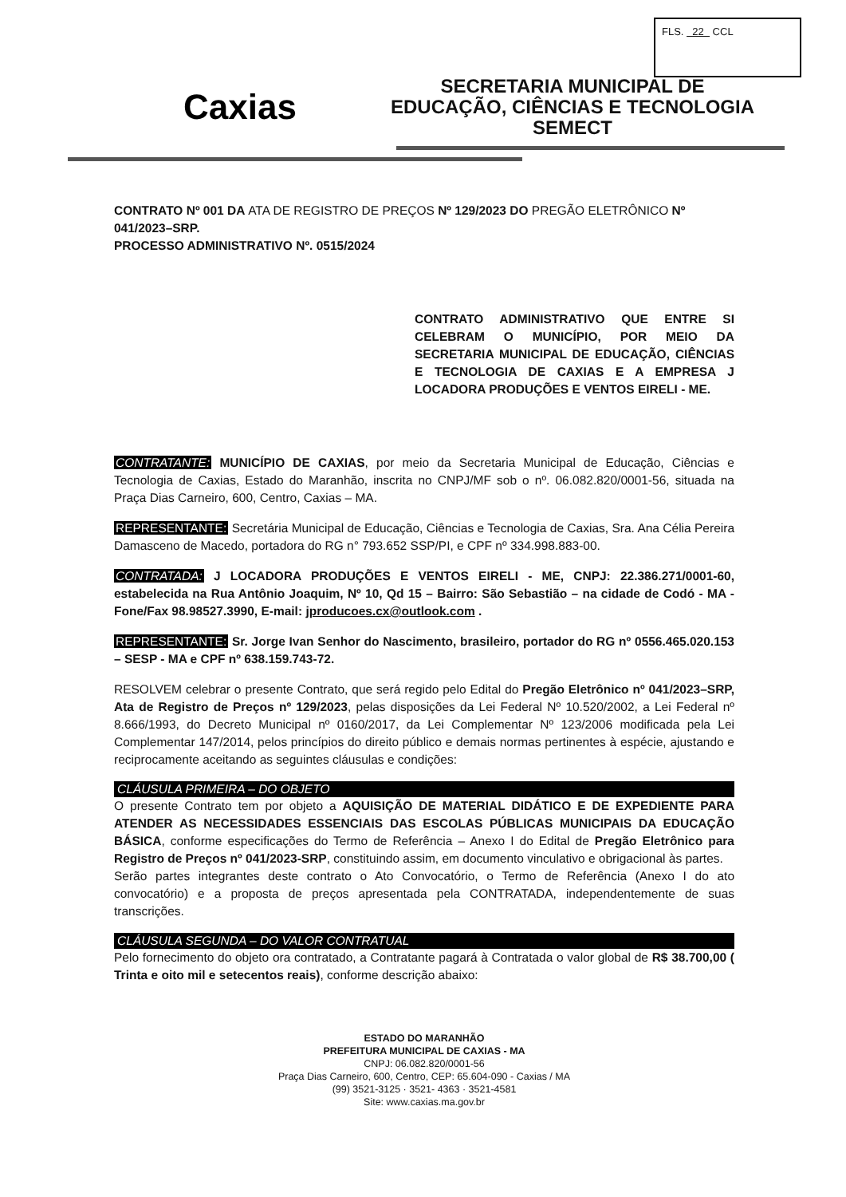FLS. 22 CCL
Caxias
SECRETARIA MUNICIPAL DE
EDUCAÇÃO, CIÊNCIAS E TECNOLOGIA
SEMECT
CONTRATO Nº 001 DA ATA DE REGISTRO DE PREÇOS Nº 129/2023 DO PREGÃO ELETRÔNICO Nº 041/2023–SRP.
PROCESSO ADMINISTRATIVO Nº. 0515/2024
CONTRATO ADMINISTRATIVO QUE ENTRE SI CELEBRAM O MUNICÍPIO, POR MEIO DA SECRETARIA MUNICIPAL DE EDUCAÇÃO, CIÊNCIAS E TECNOLOGIA DE CAXIAS E A EMPRESA J LOCADORA PRODUÇÕES E VENTOS EIRELI - ME.
CONTRATANTE: MUNICÍPIO DE CAXIAS, por meio da Secretaria Municipal de Educação, Ciências e Tecnologia de Caxias, Estado do Maranhão, inscrita no CNPJ/MF sob o nº. 06.082.820/0001-56, situada na Praça Dias Carneiro, 600, Centro, Caxias – MA.
REPRESENTANTE: Secretária Municipal de Educação, Ciências e Tecnologia de Caxias, Sra. Ana Célia Pereira Damasceno de Macedo, portadora do RG n° 793.652 SSP/PI, e CPF nº 334.998.883-00.
CONTRATADA: J LOCADORA PRODUÇÕES E VENTOS EIRELI - ME, CNPJ: 22.386.271/0001-60, estabelecida na Rua Antônio Joaquim, Nº 10, Qd 15 – Bairro: São Sebastião – na cidade de Codó - MA - Fone/Fax 98.98527.3990, E-mail: jproducoes.cx@outlook.com .
REPRESENTANTE: Sr. Jorge Ivan Senhor do Nascimento, brasileiro, portador do RG nº 0556.465.020.153 – SESP - MA e CPF nº 638.159.743-72.
RESOLVEM celebrar o presente Contrato, que será regido pelo Edital do Pregão Eletrônico nº 041/2023–SRP, Ata de Registro de Preços nº 129/2023, pelas disposições da Lei Federal Nº 10.520/2002, a Lei Federal nº 8.666/1993, do Decreto Municipal nº 0160/2017, da Lei Complementar Nº 123/2006 modificada pela Lei Complementar 147/2014, pelos princípios do direito público e demais normas pertinentes à espécie, ajustando e reciprocamente aceitando as seguintes cláusulas e condições:
CLÁUSULA PRIMEIRA – DO OBJETO
O presente Contrato tem por objeto a AQUISIÇÃO DE MATERIAL DIDÁTICO E DE EXPEDIENTE PARA ATENDER AS NECESSIDADES ESSENCIAIS DAS ESCOLAS PÚBLICAS MUNICIPAIS DA EDUCAÇÃO BÁSICA, conforme especificações do Termo de Referência – Anexo I do Edital de Pregão Eletrônico para Registro de Preços nº 041/2023-SRP, constituindo assim, em documento vinculativo e obrigacional às partes.
Serão partes integrantes deste contrato o Ato Convocatório, o Termo de Referência (Anexo I do ato convocatório) e a proposta de preços apresentada pela CONTRATADA, independentemente de suas transcrições.
CLÁUSULA SEGUNDA – DO VALOR CONTRATUAL
Pelo fornecimento do objeto ora contratado, a Contratante pagará à Contratada o valor global de R$ 38.700,00 ( Trinta e oito mil e setecentos reais), conforme descrição abaixo:
ESTADO DO MARANHÃO
PREFEITURA MUNICIPAL DE CAXIAS - MA
CNPJ: 06.082.820/0001-56
Praça Dias Carneiro, 600, Centro, CEP: 65.604-090 - Caxias / MA
(99) 3521-3125 · 3521- 4363 · 3521-4581
Site: www.caxias.ma.gov.br